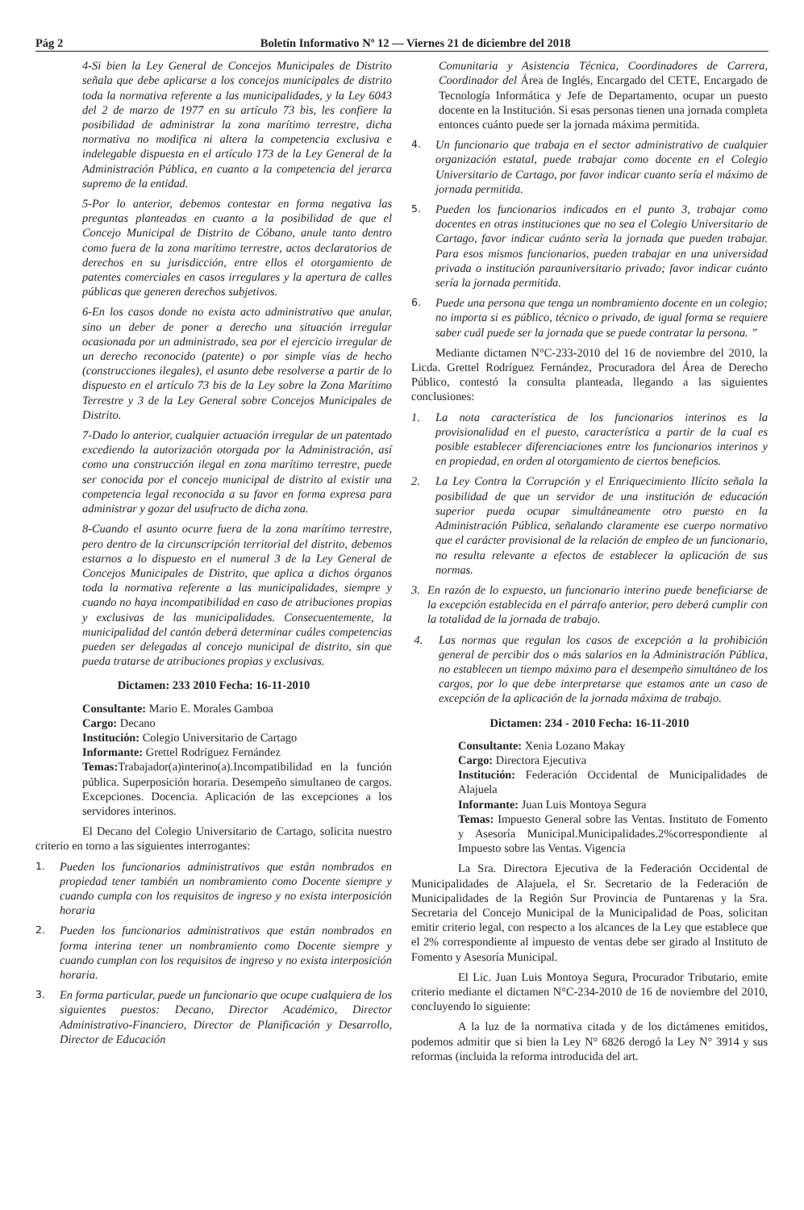Pág 2 Boletín Informativo Nº 12 — Viernes 21 de diciembre del 2018
4-Si bien la Ley General de Concejos Municipales de Distrito señala que debe aplicarse a los concejos municipales de distrito toda la normativa referente a las municipalidades, y la Ley 6043 del 2 de marzo de 1977 en su artículo 73 bis, les confiere la posibilidad de administrar la zona marítimo terrestre, dicha normativa no modifica ni altera la competencia exclusiva e indelegable dispuesta en el artículo 173 de la Ley General de la Administración Pública, en cuanto a la competencia del jerarca supremo de la entidad.
5-Por lo anterior, debemos contestar en forma negativa las preguntas planteadas en cuanto a la posibilidad de que el Concejo Municipal de Distrito de Cóbano, anule tanto dentro como fuera de la zona marítimo terrestre, actos declaratorios de derechos en su jurisdicción, entre ellos el otorgamiento de patentes comerciales en casos irregulares y la apertura de calles públicas que generen derechos subjetivos.
6-En los casos donde no exista acto administrativo que anular, sino un deber de poner a derecho una situación irregular ocasionada por un administrado, sea por el ejercicio irregular de un derecho reconocido (patente) o por simple vías de hecho (construcciones ilegales), el asunto debe resolverse a partir de lo dispuesto en el artículo 73 bis de la Ley sobre la Zona Marítimo Terrestre y 3 de la Ley General sobre Concejos Municipales de Distrito.
7-Dado lo anterior, cualquier actuación irregular de un patentado excediendo la autorización otorgada por la Administración, así como una construcción ilegal en zona marítimo terrestre, puede ser conocida por el concejo municipal de distrito al existir una competencia legal reconocida a su favor en forma expresa para administrar y gozar del usufructo de dicha zona.
8-Cuando el asunto ocurre fuera de la zona marítimo terrestre, pero dentro de la circunscripción territorial del distrito, debemos estarnos a lo dispuesto en el numeral 3 de la Ley General de Concejos Municipales de Distrito, que aplica a dichos órganos toda la normativa referente a las municipalidades, siempre y cuando no haya incompatibilidad en caso de atribuciones propias y exclusivas de las municipalidades. Consecuentemente, la municipalidad del cantón deberá determinar cuáles competencias pueden ser delegadas al concejo municipal de distrito, sin que pueda tratarse de atribuciones propias y exclusivas.
Dictamen: 233 2010 Fecha: 16-11-2010
Consultante: Mario E. Morales Gamboa
Cargo: Decano
Institución: Colegio Universitario de Cartago
Informante: Grettel Rodríguez Fernández
Temas: Trabajador(a)interino(a).Incompatibilidad en la función pública. Superposición horaria. Desempeño simultaneo de cargos. Excepciones. Docencia. Aplicación de las excepciones a los servidores interinos.
El Decano del Colegio Universitario de Cartago, solicita nuestro criterio en torno a las siguientes interrogantes:
1. Pueden los funcionarios administrativos que están nombrados en propiedad tener también un nombramiento como Docente siempre y cuando cumpla con los requisitos de ingreso y no exista interposición horaria
2. Pueden los funcionarios administrativos que están nombrados en forma interina tener un nombramiento como Docente siempre y cuando cumplan con los requisitos de ingreso y no exista interposición horaria.
3. En forma particular, puede un funcionario que ocupe cualquiera de los siguientes puestos: Decano, Director Académico, Director Administrativo-Financiero, Director de Planificación y Desarrollo, Director de Educación
Comunitaria y Asistencia Técnica, Coordinadores de Carrera, Coordinador del Área de Inglés, Encargado del CETE, Encargado de Tecnología Informática y Jefe de Departamento, ocupar un puesto docente en la Institución. Si esas personas tienen una jornada completa entonces cuánto puede ser la jornada máxima permitida.
4. Un funcionario que trabaja en el sector administrativo de cualquier organización estatal, puede trabajar como docente en el Colegio Universitario de Cartago, por favor indicar cuanto sería el máximo de jornada permitida.
5. Pueden los funcionarios indicados en el punto 3, trabajar como docentes en otras instituciones que no sea el Colegio Universitario de Cartago, favor indicar cuánto sería la jornada que pueden trabajar. Para esos mismos funcionarios, pueden trabajar en una universidad privada o institución parauniversitario privado; favor indicar cuánto sería la jornada permitida.
6. Puede una persona que tenga un nombramiento docente en un colegio; no importa si es público, técnico o privado, de igual forma se requiere saber cuál puede ser la jornada que se puede contratar la persona. ”
Mediante dictamen N°C-233-2010 del 16 de noviembre del 2010, la Licda. Grettel Rodríguez Fernández, Procuradora del Área de Derecho Público, contestó la consulta planteada, llegando a las siguientes conclusiones:
1. La nota característica de los funcionarios interinos es la provisionalidad en el puesto, característica a partir de la cual es posible establecer diferenciaciones entre los funcionarios interinos y en propiedad, en orden al otorgamiento de ciertos beneficios.
2. La Ley Contra la Corrupción y el Enriquecimiento Ilícito señala la posibilidad de que un servidor de una institución de educación superior pueda ocupar simultáneamente otro puesto en la Administración Pública, señalando claramente ese cuerpo normativo que el carácter provisional de la relación de empleo de un funcionario, no resulta relevante a efectos de establecer la aplicación de sus normas.
3. En razón de lo expuesto, un funcionario interino puede beneficiarse de la excepción establecida en el párrafo anterior, pero deberá cumplir con la totalidad de la jornada de trabajo.
4. Las normas que regulan los casos de excepción a la prohibición general de percibir dos o más salarios en la Administración Pública, no establecen un tiempo máximo para el desempeño simultáneo de los cargos, por lo que debe interpretarse que estamos ante un caso de excepción de la aplicación de la jornada máxima de trabajo.
Dictamen: 234 - 2010 Fecha: 16-11-2010
Consultante: Xenia Lozano Makay
Cargo: Directora Ejecutiva
Institución: Federación Occidental de Municipalidades de Alajuela
Informante: Juan Luis Montoya Segura
Temas: Impuesto General sobre las Ventas. Instituto de Fomento y Asesoría Municipal.Municipalidades.2%correspondiente al Impuesto sobre las Ventas. Vigencia
La Sra. Directora Ejecutiva de la Federación Occidental de Municipalidades de Alajuela, el Sr. Secretario de la Federación de Municipalidades de la Región Sur Provincia de Puntarenas y la Sra. Secretaria del Concejo Municipal de la Municipalidad de Poas, solicitan emitir criterio legal, con respecto a los alcances de la Ley que establece que el 2% correspondiente al impuesto de ventas debe ser girado al Instituto de Fomento y Asesoría Municipal.
El Lic. Juan Luis Montoya Segura, Procurador Tributario, emite criterio mediante el dictamen N°C-234-2010 de 16 de noviembre del 2010, concluyendo lo siguiente:
A la luz de la normativa citada y de los dictámenes emitidos, podemos admitir que si bien la Ley N° 6826 derogó la Ley N° 3914 y sus reformas (incluida la reforma introducida del art.